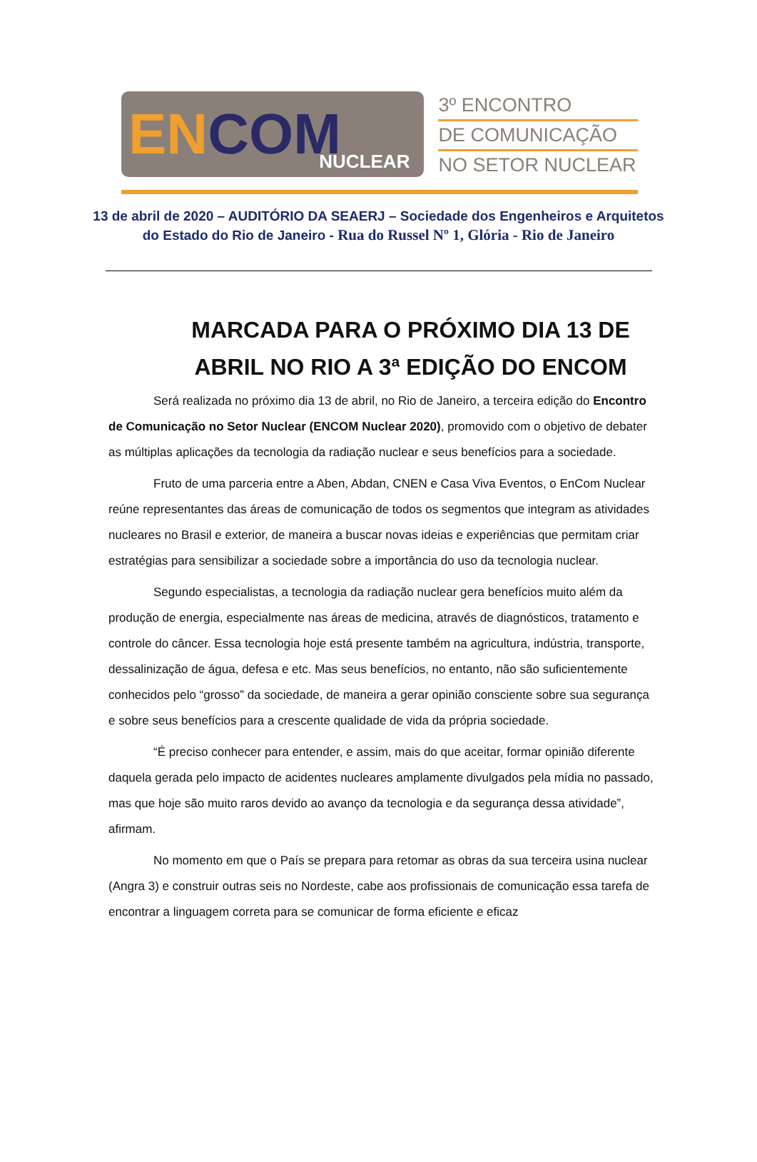EN COM
NUCLEAR
3º ENCONTRO
DE COMUNICAÇÃO
NO SETOR NUCLEAR
13 de abril de 2020 – AUDITÓRIO DA SEAERJ – Sociedade dos Engenheiros e Arquitetos
do Estado do Rio de Janeiro - Rua do Russel Nº 1, Glória - Rio de Janeiro
MARCADA PARA O PRÓXIMO DIA 13 DE
ABRIL NO RIO A 3ª EDIÇÃO DO ENCOM
Será realizada no próximo dia 13 de abril, no Rio de Janeiro, a terceira edição do Encontro de Comunicação no Setor Nuclear (ENCOM Nuclear 2020), promovido com o objetivo de debater as múltiplas aplicações da tecnologia da radiação nuclear e seus benefícios para a sociedade.
Fruto de uma parceria entre a Aben, Abdan, CNEN e Casa Viva Eventos, o EnCom Nuclear reúne representantes das áreas de comunicação de todos os segmentos que integram as atividades nucleares no Brasil e exterior, de maneira a buscar novas ideias e experiências que permitam criar estratégias para sensibilizar a sociedade sobre a importância do uso da tecnologia nuclear.
Segundo especialistas, a tecnologia da radiação nuclear gera benefícios muito além da produção de energia, especialmente nas áreas de medicina, através de diagnósticos, tratamento e controle do câncer. Essa tecnologia hoje está presente também na agricultura, indústria, transporte, dessalinização de água, defesa e etc. Mas seus benefícios, no entanto, não são suficientemente conhecidos pelo “grosso” da sociedade, de maneira a gerar opinião consciente sobre sua segurança e sobre seus benefícios para a crescente qualidade de vida da própria sociedade.
“É preciso conhecer para entender, e assim, mais do que aceitar, formar opinião diferente daquela gerada pelo impacto de acidentes nucleares amplamente divulgados pela mídia no passado, mas que hoje são muito raros devido ao avanço da tecnologia e da segurança dessa atividade”, afirmam.
No momento em que o País se prepara para retomar as obras da sua terceira usina nuclear (Angra 3) e construir outras seis no Nordeste, cabe aos profissionais de comunicação essa tarefa de encontrar a linguagem correta para se comunicar de forma eficiente e eficaz